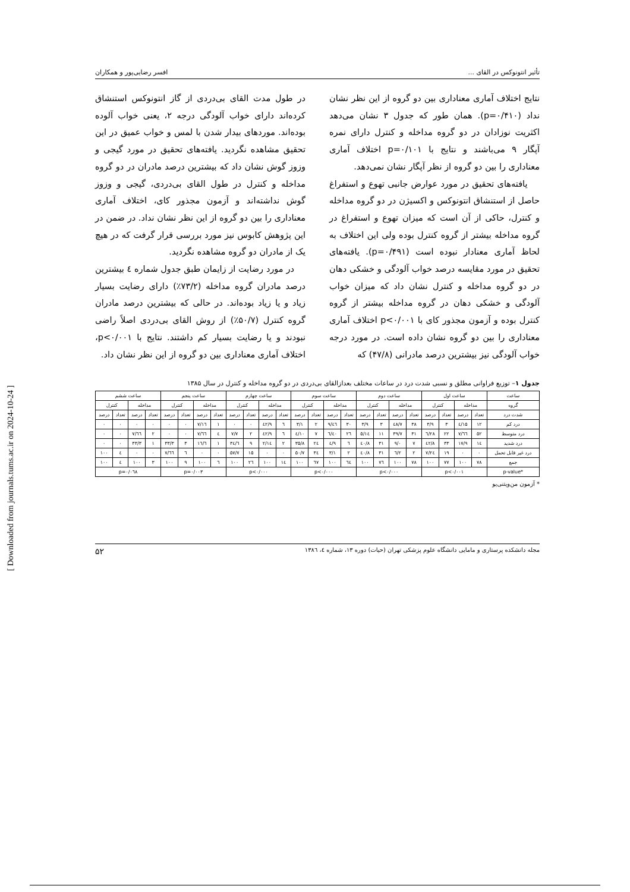تأثیر انتونوکس در القای ... افسر رضایی‌پور و همکاران
نتایج اختلاف آماری معناداری بین دو گروه از این نظر نشان نداد (p=۰/۴۱۰). همان طور که جدول ۳ نشان می‌دهد اکثریت نوزادان در دو گروه مداخله و کنترل دارای نمره آپگار ۹ می‌باشند و نتایج با p=۰/۱۰۱ اختلاف آماری معناداری را بین دو گروه از نظر آپگار نشان نمی‌دهد.
یافته‌های تحقیق در مورد عوارض جانبی تهوع و استفراغ حاصل از استنشاق انتونوکس و اکسیژن در دو گروه مداخله و کنترل، حاکی از آن است که میزان تهوع و استفراغ در گروه مداخله بیشتر از گروه کنترل بوده ولی این اختلاف به لحاظ آماری معنادار نبوده است (p=۰/۴۹۱). یافته‌های تحقیق در مورد مقایسه درصد خواب آلودگی و خشکی دهان در دو گروه مداخله و کنترل نشان داد که میزان خواب آلودگی و خشکی دهان در گروه مداخله بیشتر از گروه کنترل بوده و آزمون مجذور کای با p<۰/۰۰۱ اختلاف آماری معناداری را بین دو گروه نشان داده است. در مورد درجه خواب آلودگی نیز بیشترین درصد مادرانی (۴۷/۸) که
در طول مدت القای بی‌دردی از گاز انتونوکس استنشاق کرده‌اند دارای خواب آلودگی درجه ۲، یعنی خواب آلوده بوده‌اند. موردهای بیدار شدن با لمس و خواب عمیق در این تحقیق مشاهده نگردید. یافته‌های تحقیق در مورد گیجی و وزوز گوش نشان داد که بیشترین درصد مادران در دو گروه مداخله و کنترل در طول القای بی‌دردی، گیجی و وزوز گوش نداشته‌اند و آزمون مجذور کای، اختلاف آماری معناداری را بین دو گروه از این نظر نشان نداد. در ضمن در این پژوهش کابوس نیز مورد بررسی قرار گرفت که در هیچ یک از مادران دو گروه مشاهده نگردید.
در مورد رضایت از زایمان طبق جدول شماره ٤ بیشترین درصد مادران گروه مداخله (۷۳/۲٪) دارای رضایت بسیار زیاد و یا زیاد بوده‌اند. در حالی که بیشترین درصد مادران گروه کنترل (۵۰/۷٪) از روش القای بی‌دردی اصلاً راضی نبودند و یا رضایت بسیار کم داشتند. نتایج با p<۰/۰۰۱، اختلاف آماری معناداری بین دو گروه از این نظر نشان داد.
جدول ۱– توزیع فراوانی مطلق و نسبی شدت درد در ساعات مختلف بعدازالقای بی‌دردی در دو گروه مداخله و کنترل در سال ۱۳۸۵
| ساعت | ساعت اول | | | | ساعت دوم | | | | ساعت سوم | | | | ساعت چهارم | | | | ساعت پنجم | | | | ساعت ششم | | | |
| --- | --- | --- | --- | --- | --- | --- | --- | --- | --- | --- | --- | --- | --- | --- | --- | --- | --- | --- | --- | --- | --- | --- | --- | --- |
| گروه | مداخله | | کنترل | | مداخله | | کنترل | | مداخله | | کنترل | | مداخله | | کنترل | | مداخله | | کنترل | | مداخله | | کنترل | |
| شدت درد | تعداد | درصد | تعداد | درصد | تعداد | درصد | تعداد | درصد | تعداد | درصد | تعداد | درصد | تعداد | درصد | تعداد | درصد | تعداد | درصد | تعداد | درصد | تعداد | درصد | تعداد | درصد |
| درد کم | ۱۲ | ۱۵/٤ | ۳ | ۳/۹ | ۳۸ | ٤۸/۷ | ۳ | ۳/۹ | ۳۰ | ٤٦/۹ | ۲ | ۳/۱ | ٦ | ٤۲/۹ | ۰ | ۰ | ۱ | ۱٦/۷ | ۰ | ۰ | ۰ | ۰ | ۰ | ۰ |
| درد متوسط | ۵۲ | ٦٦/۷ | ۲۲ | ۲۸/٦ | ۳۱ | ۳۹/۷ | ۱۱ | ۱٤/۵ | ۲٦ | ٤۰/٦ | ۷ | ۱۰/٤ | ٦ | ٤۲/۹ | ۲ | ۷/۷ | ٤ | ٦٦/۷ | ۰ | ۰ | ۲ | ٦٦/۷ | ۰ | ۰ |
| درد شدید | ۱٤ | ۱۷/۹ | ۳۳ | ٤۲/۸ | ۷ | ۹/۰ | ۳۱ | ٤۰/۸ | ٦ | ۹/٤ | ۲٤ | ۳۵/۸ | ۲ | ۱٤/۲ | ۹ | ۳٤/٦ | ۱ | ۱٦/٦ | ۳ | ۳۳/۳ | ۱ | ۳۳/۳ | ۰ | ۰ |
| درد غیر قابل تحمل | ۰ | ۰ | ۱۹ | ۲٤/۷ | ۲ | ۲/٦ | ۳۱ | ٤۰/۸ | ۲ | ۳/۱ | ۳٤ | ۵۰/۷ | ۰ | ۰ | ۱۵ | ۵۷/۷ | ۰ | ۰ | ٦ | ٦٦/۷ | ۰ | ۰ | ٤ | ۱۰۰ |
| جمع | ۷۸ | ۱۰۰ | ۷۷ | ۱۰۰ | ۷۸ | ۱۰۰ | ۷٦ | ۱۰۰ | ٦٤ | ۱۰۰ | ٦۷ | ۱۰۰ | ۱٤ | ۱۰۰ | ۲٦ | ۱۰۰ | ٦ | ۱۰۰ | ۹ | ۱۰۰ | ۳ | ۱۰۰ | ٤ | ۱۰۰ |
| *p-value | p<۰/۰۰۱ | | | | p<۰/۰۰۰ | | | | p<۰/۰۰۰ | | | | p<۰/۰۰۰ | | | | p=۰/۰۰۳ | | | | p=۰/۰٦۸ | | | |
* آزمون من‌ویتنی‌یو
مجله دانشکده پرستاری و مامایی دانشگاه علوم پزشکی تهران (حیات) دوره ۱۳، شماره ٤، ۱۳۸٦ ۵۲
[ Downloaded from journals.tums.ac.ir on 2024-10-24 ]